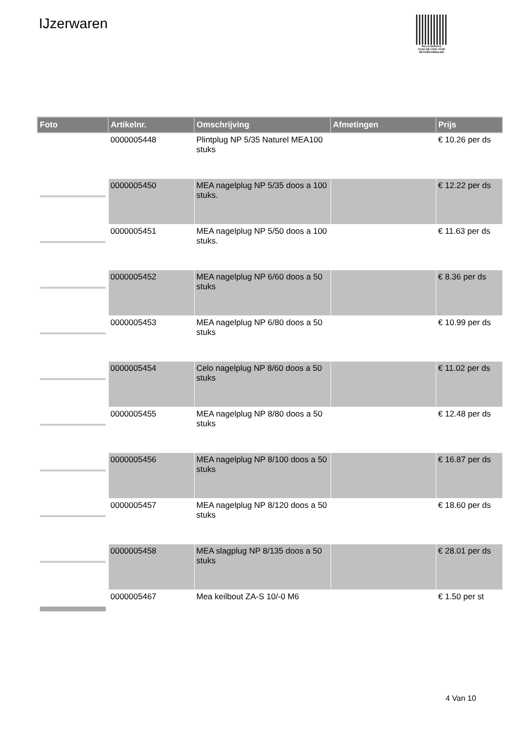IJzerwaren
PALLETSERVICE
SCAN QR-CODE VOOR RETOURFORMULIER
| Foto | Artikelnr. | Omschrijving | Afmetingen | Prijs |
| --- | --- | --- | --- | --- |
| | 0000005448 | Plintplug NP 5/35 Naturel MEA100 stuks | | € 10.26 per ds |
| | 0000005450 | MEA nagelplug NP 5/35 doos a 100 stuks. | | € 12.22 per ds |
| | 0000005451 | MEA nagelplug NP 5/50 doos a 100 stuks. | | € 11.63 per ds |
| | 0000005452 | MEA nagelplug NP 6/60 doos a 50 stuks | | € 8.36 per ds |
| | 0000005453 | MEA nagelplug NP 6/80 doos a 50 stuks | | € 10.99 per ds |
| | 0000005454 | Celo nagelplug NP 8/60 doos a 50 stuks | | € 11.02 per ds |
| | 0000005455 | MEA nagelplug NP 8/80 doos a 50 stuks | | € 12.48 per ds |
| | 0000005456 | MEA nagelplug NP 8/100 doos a 50 stuks | | € 16.87 per ds |
| | 0000005457 | MEA nagelplug NP 8/120 doos a 50 stuks | | € 18.60 per ds |
| | 0000005458 | MEA slagplug NP 8/135 doos a 50 stuks | | € 28.01 per ds |
| | 0000005467 | Mea keilbout ZA-S 10/-0 M6 | | € 1.50 per st |
4 Van 10